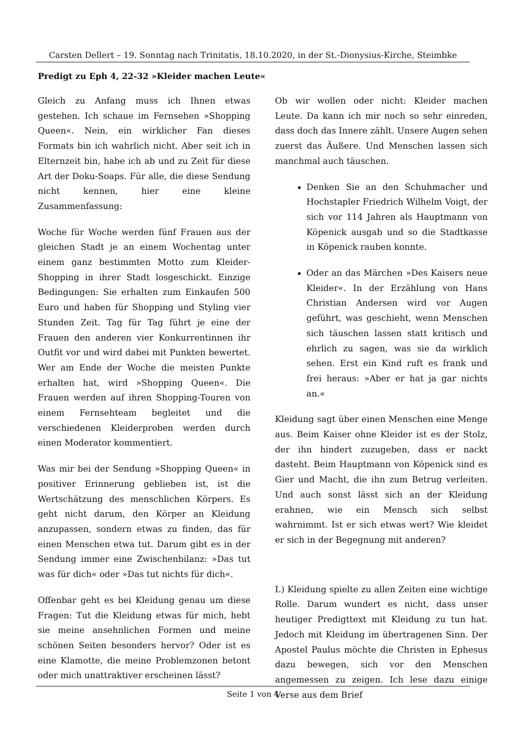Carsten Dellert – 19. Sonntag nach Trinitatis, 18.10.2020, in der St.-Dionysius-Kirche, Steimbke
Predigt zu Eph 4, 22-32 »Kleider machen Leute«
Gleich zu Anfang muss ich Ihnen etwas gestehen. Ich schaue im Fernsehen »Shopping Queen«. Nein, ein wirklicher Fan dieses Formats bin ich wahrlich nicht. Aber seit ich in Elternzeit bin, habe ich ab und zu Zeit für diese Art der Doku-Soaps. Für alle, die diese Sendung nicht kennen, hier eine kleine Zusammenfassung:
Woche für Woche werden fünf Frauen aus der gleichen Stadt je an einem Wochentag unter einem ganz bestimmten Motto zum Kleider-Shopping in ihrer Stadt losgeschickt. Einzige Bedingungen: Sie erhalten zum Einkaufen 500 Euro und haben für Shopping und Styling vier Stunden Zeit. Tag für Tag führt je eine der Frauen den anderen vier Konkurrentinnen ihr Outfit vor und wird dabei mit Punkten bewertet. Wer am Ende der Woche die meisten Punkte erhalten hat, wird »Shopping Queen«. Die Frauen werden auf ihren Shopping-Touren von einem Fernsehteam begleitet und die verschiedenen Kleiderproben werden durch einen Moderator kommentiert.
Was mir bei der Sendung »Shopping Queen« in positiver Erinnerung geblieben ist, ist die Wertschätzung des menschlichen Körpers. Es geht nicht darum, den Körper an Kleidung anzupassen, sondern etwas zu finden, das für einen Menschen etwa tut. Darum gibt es in der Sendung immer eine Zwischenbilanz: »Das tut was für dich« oder »Das tut nichts für dich«.
Offenbar geht es bei Kleidung genau um diese Fragen: Tut die Kleidung etwas für mich, hebt sie meine ansehnlichen Formen und meine schönen Seiten besonders hervor? Oder ist es eine Klamotte, die meine Problemzonen betont oder mich unattraktiver erscheinen lässt?
Ob wir wollen oder nicht: Kleider machen Leute. Da kann ich mir noch so sehr einreden, dass doch das Innere zählt. Unsere Augen sehen zuerst das Äußere. Und Menschen lassen sich manchmal auch täuschen.
Denken Sie an den Schuhmacher und Hochstapler Friedrich Wilhelm Voigt, der sich vor 114 Jahren als Hauptmann von Köpenick ausgab und so die Stadtkasse in Köpenick rauben konnte.
Oder an das Märchen »Des Kaisers neue Kleider«. In der Erzählung von Hans Christian Andersen wird vor Augen geführt, was geschieht, wenn Menschen sich täuschen lassen statt kritisch und ehrlich zu sagen, was sie da wirklich sehen. Erst ein Kind ruft es frank und frei heraus: »Aber er hat ja gar nichts an.«
Kleidung sagt über einen Menschen eine Menge aus. Beim Kaiser ohne Kleider ist es der Stolz, der ihn hindert zuzugeben, dass er nackt dasteht. Beim Hauptmann von Köpenick sind es Gier und Macht, die ihn zum Betrug verleiten. Und auch sonst lässt sich an der Kleidung erahnen, wie ein Mensch sich selbst wahrnimmt. Ist er sich etwas wert? Wie kleidet er sich in der Begegnung mit anderen?
I.) Kleidung spielte zu allen Zeiten eine wichtige Rolle. Darum wundert es nicht, dass unser heutiger Predigttext mit Kleidung zu tun hat. Jedoch mit Kleidung im übertragenen Sinn. Der Apostel Paulus möchte die Christen in Ephesus dazu bewegen, sich vor den Menschen angemessen zu zeigen. Ich lese dazu einige Verse aus dem Brief
Seite 1 von 4